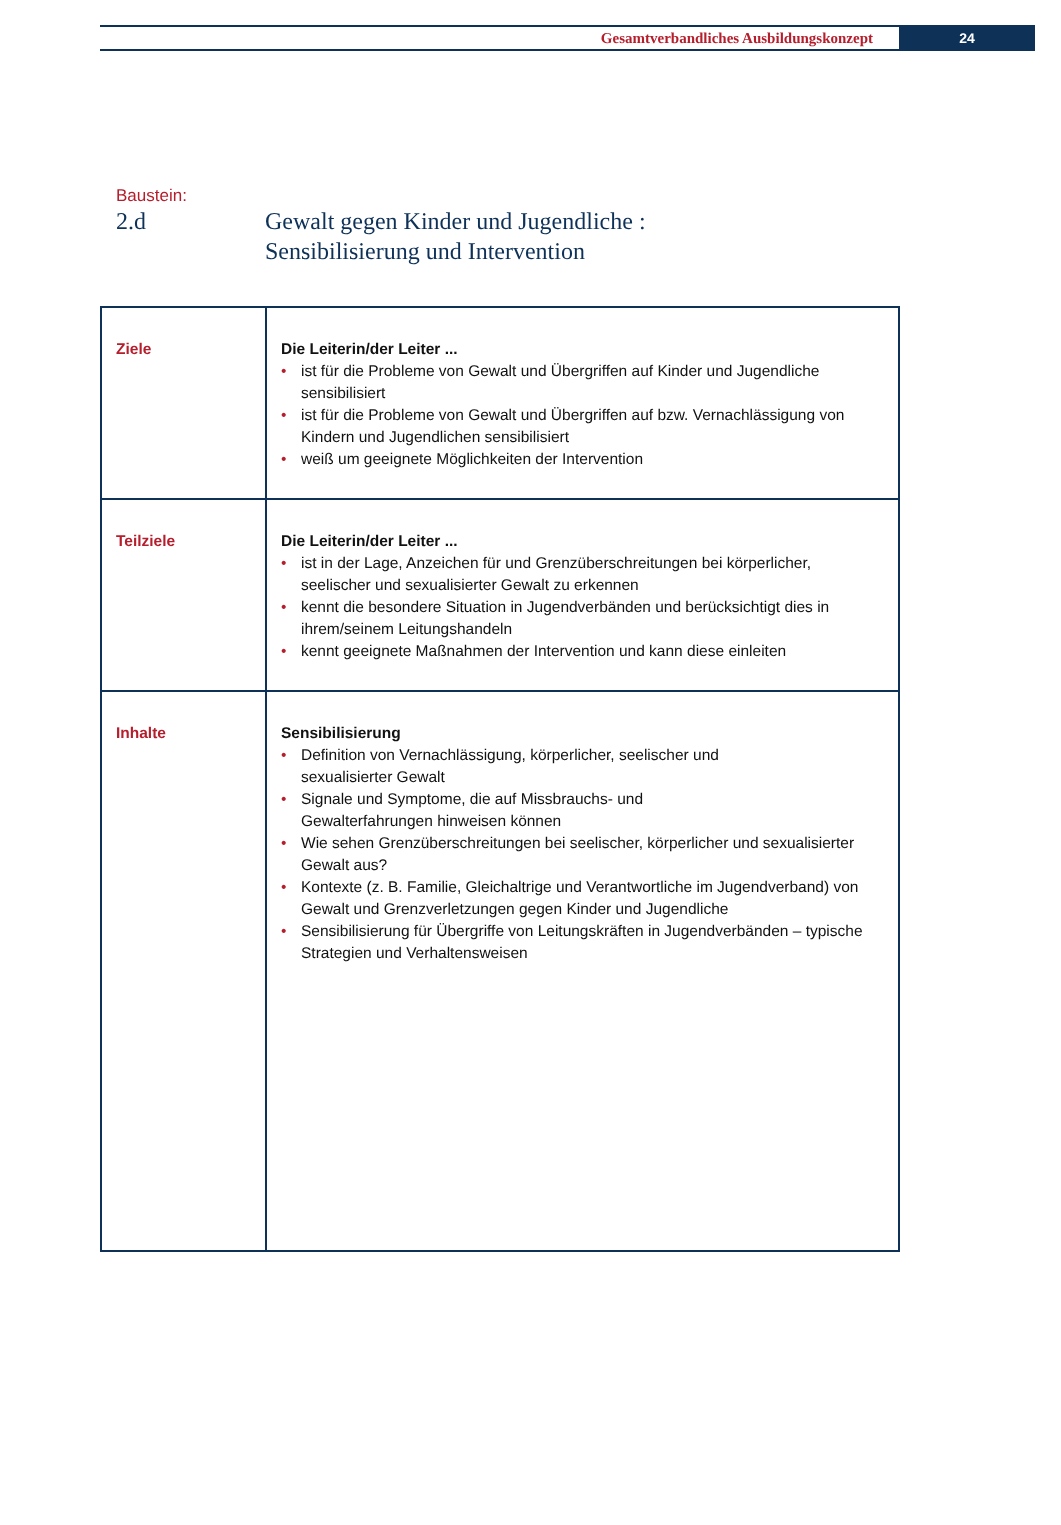Gesamtverbandliches Ausbildungskonzept
24
Baustein:
2.d Gewalt gegen Kinder und Jugendliche :
Sensibilisierung und Intervention
| Ziele | Die Leiterin/der Leiter ... • ist für die Probleme von Gewalt und Übergriffen auf Kinder und Jugendliche sensibilisiert • ist für die Probleme von Gewalt und Übergriffen auf bzw. Vernachlässigung von Kindern und Jugendlichen sensibilisiert • weiß um geeignete Möglichkeiten der Intervention |
| Teilziele | Die Leiterin/der Leiter ... • ist in der Lage, Anzeichen für und Grenzüberschreitungen bei körperlicher, seelischer und sexualisierter Gewalt zu erkennen • kennt die besondere Situation in Jugendverbänden und berücksichtigt dies in ihrem/seinem Leitungshandeln • kennt geeignete Maßnahmen der Intervention und kann diese einleiten |
| Inhalte | Sensibilisierung • Definition von Vernachlässigung, körperlicher, seelischer und sexualisierter Gewalt • Signale und Symptome, die auf Missbrauchs- und Gewalterfahrungen hinweisen können • Wie sehen Grenzüberschreitungen bei seelischer, körperlicher und sexualisierter Gewalt aus? • Kontexte (z. B. Familie, Gleichaltrige und Verantwortliche im Jugendverband) von Gewalt und Grenzverletzungen gegen Kinder und Jugendliche • Sensibilisierung für Übergriffe von Leitungskräften in Jugendverbänden – typische Strategien und Verhaltensweisen |